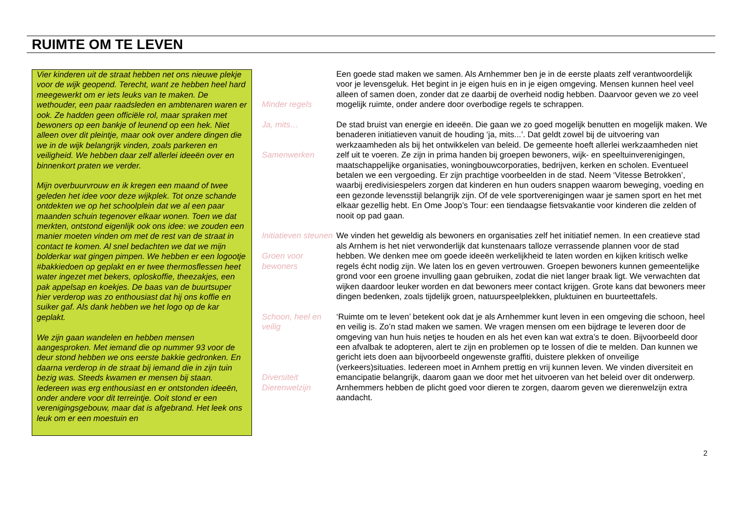RUIMTE OM TE LEVEN
Vier kinderen uit de straat hebben net ons nieuwe plekje voor de wijk geopend. Terecht, want ze hebben heel hard meegewerkt om er iets leuks van te maken. De wethouder, een paar raadsleden en ambtenaren waren er ook. Ze hadden geen officiële rol, maar spraken met bewoners op een bankje of leunend op een hek. Niet alleen over dit pleintje, maar ook over andere dingen die we in de wijk belangrijk vinden, zoals parkeren en veiligheid. We hebben daar zelf allerlei ideeën over en binnenkort praten we verder.
Mijn overbuurvrouw en ik kregen een maand of twee geleden het idee voor deze wijkplek. Tot onze schande ontdekten we op het schoolplein dat we al een paar maanden schuin tegenover elkaar wonen. Toen we dat merkten, ontstond eigenlijk ook ons idee: we zouden een manier moeten vinden om met de rest van de straat in contact te komen. Al snel bedachten we dat we mijn bolderkar wat gingen pimpen. We hebben er een logootje #bakkiedoen op geplakt en er twee thermosflessen heet water ingezet met bekers, oploskoffie, theezakjes, een pak appelsap en koekjes. De baas van de buurtsuper hier verderop was zo enthousiast dat hij ons koffie en suiker gaf. Als dank hebben we het logo op de kar geplakt.
We zijn gaan wandelen en hebben mensen aangesproken. Met iemand die op nummer 93 voor de deur stond hebben we ons eerste bakkie gedronken. En daarna verderop in de straat bij iemand die in zijn tuin bezig was. Steeds kwamen er mensen bij staan. Iedereen was erg enthousiast en er ontstonden ideeën, onder andere voor dit terreintje. Ooit stond er een verenigingsgebouw, maar dat is afgebrand. Het leek ons leuk om er een moestuin en
Minder regels Een goede stad maken we samen. Als Arnhemmer ben je in de eerste plaats zelf verantwoordelijk voor je levensgeluk. Het begint in je eigen huis en in je eigen omgeving. Mensen kunnen heel veel alleen of samen doen, zonder dat ze daarbij de overheid nodig hebben. Daarvoor geven we zo veel mogelijk ruimte, onder andere door overbodige regels te schrappen.
Ja, mits…
Samenwerken
De stad bruist van energie en ideeën. Die gaan we zo goed mogelijk benutten en mogelijk maken. We benaderen initiatieven vanuit de houding ‘ja, mits...’. Dat geldt zowel bij de uitvoering van werkzaamheden als bij het ontwikkelen van beleid. De gemeente hoeft allerlei werkzaamheden niet zelf uit te voeren. Ze zijn in prima handen bij groepen bewoners, wijk- en speeltuinverenigingen, maatschappelijke organisaties, woningbouwcorporaties, bedrijven, kerken en scholen. Eventueel betalen we een vergoeding. Er zijn prachtige voorbeelden in de stad. Neem ‘Vitesse Betrokken’, waarbij eredivisiespelers zorgen dat kinderen en hun ouders snappen waarom beweging, voeding en een gezonde levensstijl belangrijk zijn. Of de vele sportverenigingen waar je samen sport en het met elkaar gezellig hebt. En Ome Joop’s Tour: een tiendaagse fietsvakantie voor kinderen die zelden of nooit op pad gaan.
Initiatieven steunen
Groen voor bewoners
We vinden het geweldig als bewoners en organisaties zelf het initiatief nemen. In een creatieve stad als Arnhem is het niet verwonderlijk dat kunstenaars talloze verrassende plannen voor de stad hebben. We denken mee om goede ideeën werkelijkheid te laten worden en kijken kritisch welke regels écht nodig zijn. We laten los en geven vertrouwen. Groepen bewoners kunnen gemeentelijke grond voor een groene invulling gaan gebruiken, zodat die niet langer braak ligt. We verwachten dat wijken daardoor leuker worden en dat bewoners meer contact krijgen. Grote kans dat bewoners meer dingen bedenken, zoals tijdelijk groen, natuurspeelplekken, pluktuinen en buurteettafels.
Schoon, heel en veilig
Diversiteit Dierenwelzijn
‘Ruimte om te leven’ betekent ook dat je als Arnhemmer kunt leven in een omgeving die schoon, heel en veilig is. Zo’n stad maken we samen. We vragen mensen om een bijdrage te leveren door de omgeving van hun huis netjes te houden en als het even kan wat extra’s te doen. Bijvoorbeeld door een afvalbak te adopteren, alert te zijn en problemen op te lossen of die te melden. Dan kunnen we gericht iets doen aan bijvoorbeeld ongewenste graffiti, duistere plekken of onveilige (verkeers)situaties. Iedereen moet in Arnhem prettig en vrij kunnen leven. We vinden diversiteit en emancipatie belangrijk, daarom gaan we door met het uitvoeren van het beleid over dit onderwerp. Arnhemmers hebben de plicht goed voor dieren te zorgen, daarom geven we dierenwelzijn extra aandacht.
2